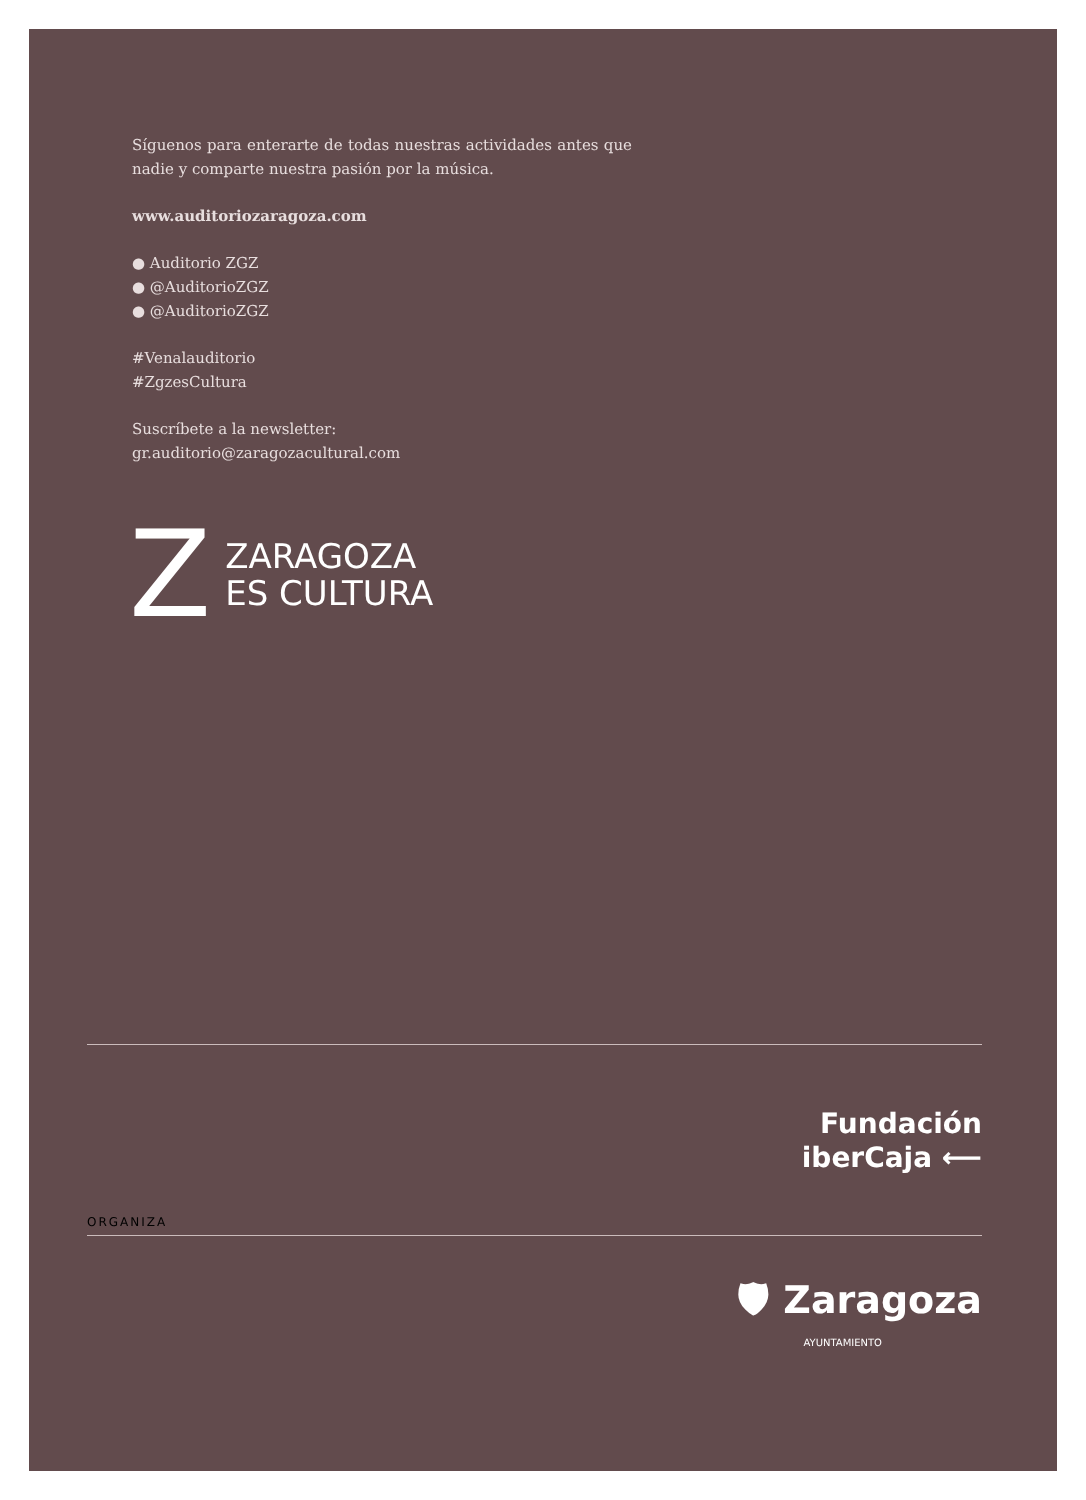Síguenos para enterarte de todas nuestras actividades antes que nadie y comparte nuestra pasión por la música.
www.auditoriozaragoza.com
● Auditorio ZGZ
● @AuditorioZGZ
● @AuditorioZGZ
#Venalauditorio
#ZgzesCultura
Suscríbete a la newsletter:
gr.auditorio@zaragozacultural.com
Z ZARAGOZA
ES CULTURA
Fundación
iberCaja ⟵
ORGANIZA
🛡 Zaragoza
AYUNTAMIENTO